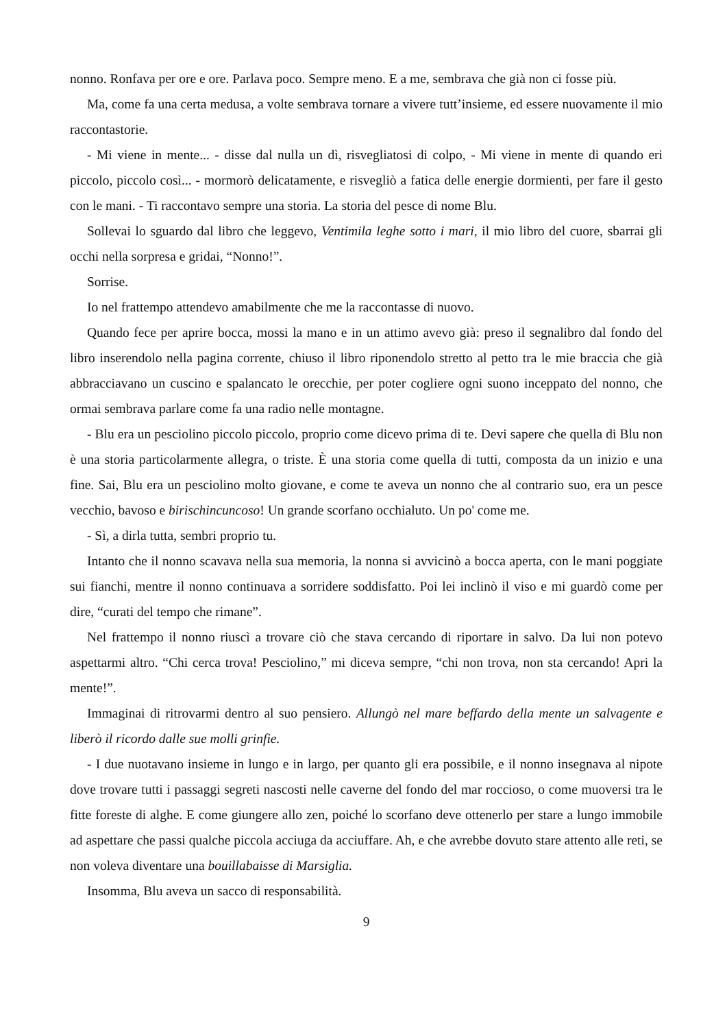nonno. Ronfava per ore e ore. Parlava poco. Sempre meno. E a me, sembrava che già non ci fosse più.
Ma, come fa una certa medusa, a volte sembrava tornare a vivere tutt’insieme, ed essere nuovamente il mio raccontastorie.
- Mi viene in mente... - disse dal nulla un dì, risvegliatosi di colpo, - Mi viene in mente di quando eri piccolo, piccolo così... - mormorò delicatamente, e risvegliò a fatica delle energie dormienti, per fare il gesto con le mani. - Ti raccontavo sempre una storia. La storia del pesce di nome Blu.
Sollevai lo sguardo dal libro che leggevo, Ventimila leghe sotto i mari, il mio libro del cuore, sbarrai gli occhi nella sorpresa e gridai, “Nonno!”.
Sorrise.
Io nel frattempo attendevo amabilmente che me la raccontasse di nuovo.
Quando fece per aprire bocca, mossi la mano e in un attimo avevo già: preso il segnalibro dal fondo del libro inserendolo nella pagina corrente, chiuso il libro riponendolo stretto al petto tra le mie braccia che già abbracciavano un cuscino e spalancato le orecchie, per poter cogliere ogni suono inceppato del nonno, che ormai sembrava parlare come fa una radio nelle montagne.
- Blu era un pesciolino piccolo piccolo, proprio come dicevo prima di te. Devi sapere che quella di Blu non è una storia particolarmente allegra, o triste. È una storia come quella di tutti, composta da un inizio e una fine. Sai, Blu era un pesciolino molto giovane, e come te aveva un nonno che al contrario suo, era un pesce vecchio, bavoso e birischincuncoso! Un grande scorfano occhialuto. Un po' come me.
- Sì, a dirla tutta, sembri proprio tu.
Intanto che il nonno scavava nella sua memoria, la nonna si avvicinò a bocca aperta, con le mani poggiate sui fianchi, mentre il nonno continuava a sorridere soddisfatto. Poi lei inclinò il viso e mi guardò come per dire, “curati del tempo che rimane”.
Nel frattempo il nonno riuscì a trovare ciò che stava cercando di riportare in salvo. Da lui non potevo aspettarmi altro. “Chi cerca trova! Pesciolino,” mi diceva sempre, “chi non trova, non sta cercando! Apri la mente!”.
Immaginai di ritrovarmi dentro al suo pensiero. Allungò nel mare beffardo della mente un salvagente e liberò il ricordo dalle sue molli grinfie.
- I due nuotavano insieme in lungo e in largo, per quanto gli era possibile, e il nonno insegnava al nipote dove trovare tutti i passaggi segreti nascosti nelle caverne del fondo del mar roccioso, o come muoversi tra le fitte foreste di alghe. E come giungere allo zen, poiché lo scorfano deve ottenerlo per stare a lungo immobile ad aspettare che passi qualche piccola acciuga da acciuffare. Ah, e che avrebbe dovuto stare attento alle reti, se non voleva diventare una bouillabaisse di Marsiglia.
Insomma, Blu aveva un sacco di responsabilità.
9